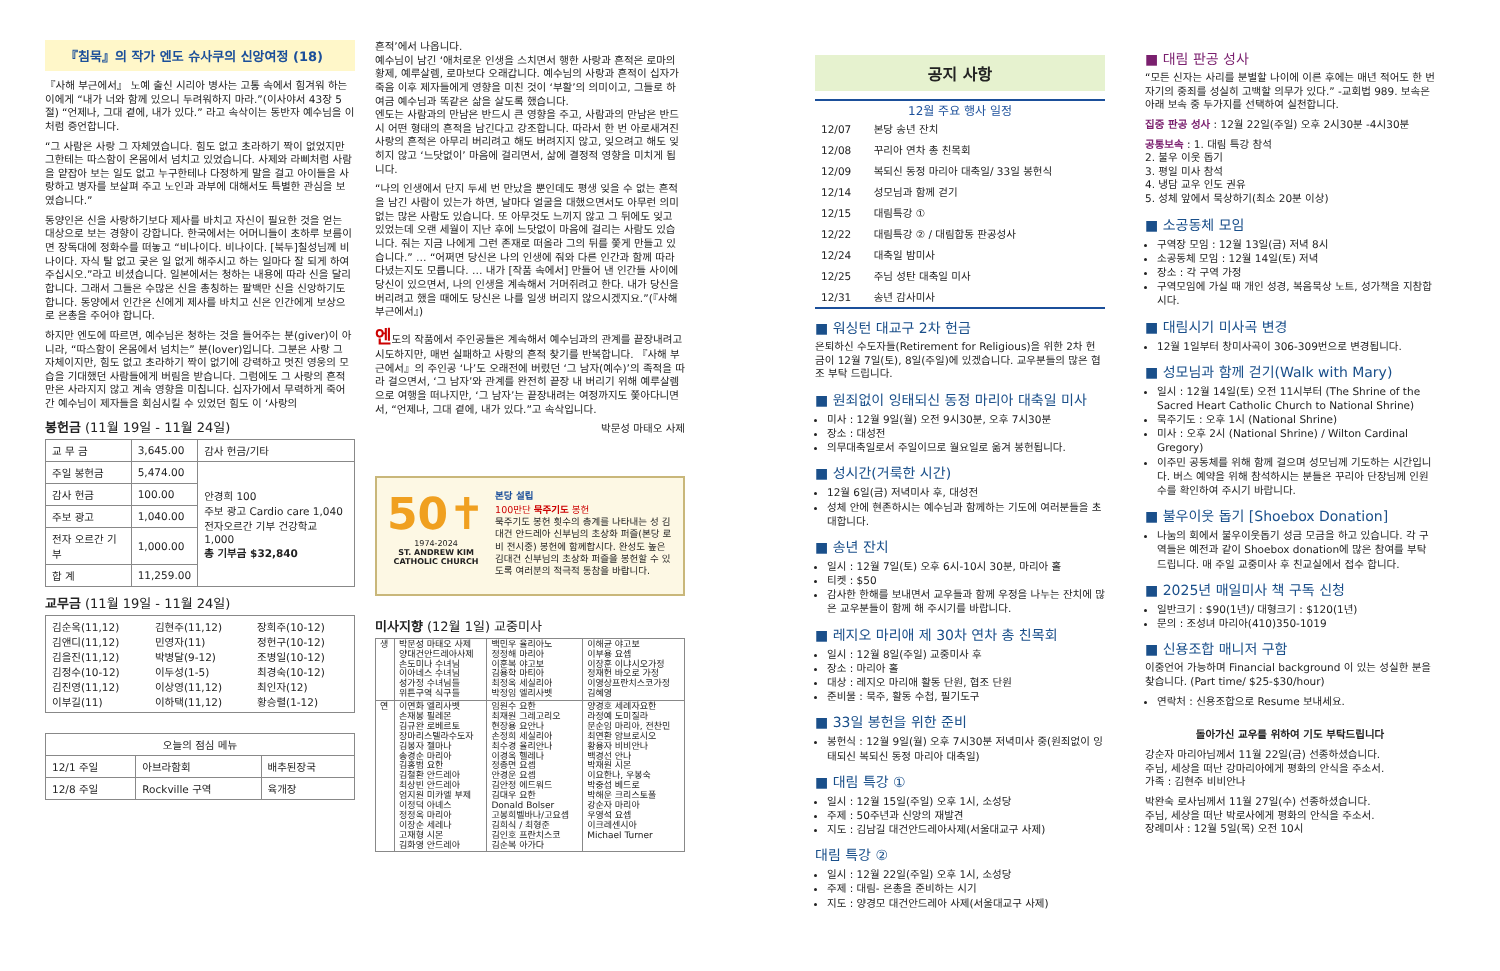『침묵』의 작가 엔도 슈사쿠의 신앙여정 (18)
『사해 부근에서』 노예 출신 시리아 병사는 고통 속에서 힘겨워 하는 이에게 “내가 너와 함께 있으니 두려워하지 마라.”(이사야서 43장 5절) “언제나, 그대 곁에, 내가 있다.” 라고 속삭이는 동반자 예수님을 이처럼 증언합니다.
“그 사람은 사랑 그 자체였습니다. 힘도 없고 초라하기 짝이 없었지만 그한테는 따스함이 온몸에서 넘치고 있었습니다. 사제와 라삐처럼 사람을 얕잡아 보는 일도 없고 누구한테나 다정하게 말을 걸고 아이들을 사랑하고 병자를 보살펴 주고 노인과 과부에 대해서도 특별한 관심을 보였습니다.”
동양인은 신을 사랑하기보다 제사를 바치고 자신이 필요한 것을 얻는 대상으로 보는 경향이 강합니다. 한국에서는 어머니들이 초하루 보름이면 장독대에 정화수를 떠놓고 “비나이다. 비나이다. [북두]칠성님께 비나이다. 자식 탈 없고 궂은 일 없게 해주시고 하는 일마다 잘 되게 하여 주십시오.”라고 비셨습니다. 일본에서는 청하는 내용에 따라 신을 달리 합니다. 그래서 그들은 수많은 신을 총칭하는 팔백만 신을 신앙하기도 합니다. 동양에서 인간은 신에게 제사를 바치고 신은 인간에게 보상으로 은총을 주어야 합니다.
하지만 엔도에 따르면, 예수님은 청하는 것을 들어주는 분(giver)이 아니라, “따스함이 온몸에서 넘치는” 분(lover)입니다. 그분은 사랑 그 자체이지만, 힘도 없고 초라하기 짝이 없기에 강력하고 멋진 영웅의 모습을 기대했던 사람들에게 버림을 받습니다. 그럼에도 그 사랑의 흔적만은 사라지지 않고 계속 영향을 미칩니다. 십자가에서 무력하게 죽어간 예수님이 제자들을 회심시킬 수 있었던 힘도 이 ‘사랑의
봉헌금 (11월 19일 - 11월 24일)
| 교 무 금 | 3,645.00 | 감사 헌금/기타 |
| 주일 봉헌금 | 5,474.00 | 안경희 100 주보 광고 Cardio care 1,040 전자오르간 기부 건강학교 1,000 총 기부금 $32,840 |
| 감사 헌금 | 100.00 | |
| 주보 광고 | 1,040.00 | |
| 전자 오르간 기부 | 1,000.00 | |
| 합 계 | 11,259.00 | |
교무금 (11월 19일 - 11월 24일)
| 김순옥(11,12) 김앤디(11,12) 김을진(11,12) 김정수(10-12) 김진영(11,12) 이부길(11) | 김현주(11,12) 민영자(11) 박병달(9-12) 이두성(1-5) 이상영(11,12) 이하택(11,12) | 장희주(10-12) 정헌구(10-12) 조병일(10-12) 최경숙(10-12) 최인자(12) 황승렬(1-12) |
| 오늘의 점심 메뉴 | | |
| --- | --- | --- |
| 12/1 주일 | 아브라함회 | 배추된장국 |
| 12/8 주일 | Rockville 구역 | 육개장 |
흔적’에서 나옵니다.
예수님이 남긴 ‘애처로운 인생을 스치면서 행한 사랑과 흔적은 로마의 황제, 예루살렘, 로마보다 오래갑니다. 예수님의 사랑과 흔적이 십자가 죽음 이후 제자들에게 영향을 미친 것이 ‘부활’의 의미이고, 그들로 하여금 예수님과 똑같은 삶을 살도록 했습니다.
엔도는 사람과의 만남은 반드시 큰 영향을 주고, 사람과의 만남은 반드시 어떤 형태의 흔적을 남긴다고 강조합니다. 따라서 한 번 아로새겨진 사랑의 흔적은 아무리 버리려고 해도 버려지지 않고, 잊으려고 해도 잊히지 않고 ‘느닷없이’ 마음에 걸리면서, 삶에 결정적 영향을 미치게 됩니다.
“나의 인생에서 단지 두세 번 만났을 뿐인데도 평생 잊을 수 없는 흔적을 남긴 사람이 있는가 하면, 날마다 얼굴을 대했으면서도 아무런 의미 없는 많은 사람도 있습니다. 또 아무것도 느끼지 않고 그 뒤에도 잊고 있었는데 오랜 세월이 지난 후에 느닷없이 마음에 걸리는 사람도 있습니다. 줘는 지금 나에게 그런 존재로 떠올라 그의 뒤를 쫓게 만들고 있습니다.” … “어쩌면 당신은 나의 인생에 줘와 다른 인간과 함께 따라 다녔는지도 모릅니다. … 내가 [작품 속에서] 만들어 낸 인간들 사이에 당신이 있으면서, 나의 인생을 계속해서 거머쥐려고 한다. 내가 당신을 버리려고 했을 때에도 당신은 나를 일생 버리지 않으시겠지요.”(『사해 부근에서』)
엔도의 작품에서 주인공들은 계속해서 예수님과의 관계를 끝장내려고 시도하지만, 매번 실패하고 사랑의 흔적 찾기를 반복합니다. 『사해 부근에서』의 주인공 ‘나’도 오래전에 버렸던 ‘그 남자(예수)’의 족적을 따라 걸으면서, ‘그 남자’와 관계를 완전히 끝장 내 버리기 위해 예루살렘으로 여행을 떠나지만, ‘그 남자’는 끝장내려는 여정까지도 쫓아다니면서, “언제나, 그대 곁에, 내가 있다.”고 속삭입니다.
박문성 마태오 사제
50✝
1974-2024
ST. ANDREW KIM CATHOLIC CHURCH
본당 설립
100만단 묵주기도 봉헌
묵주기도 봉헌 횟수의 총계를 나타내는 성 김대건 안드레아 신부님의 초상화 퍼즐(본당 로비 전시중) 봉헌에 함께합시다. 완성도 높은 김대건 신부님의 초상화 퍼즐을 봉헌할 수 있도록 여러분의 적극적 동참을 바랍니다.
미사지향 (12월 1일) 교중미사
| 생 | 박문성 마태오 사제 양대건안드레아사제 손도미나 수녀님 이아네스 수녀님 성가정 수녀님들 위튼구역 식구들 | 백민우 율리아노 정정해 마리아 이훈복 야고보 김용학 마티아 최정옥 세실리아 박정임 엘리사벳 | 이해균 야고보 이부용 요셉 이장훈 이냐시오가정 정재헌 바오로 가정 이영상프란치스코가정 김혜영 |
| 연 | 이연화 엘리사벳 손재봉 필레몬 김규완 로베르토 장마리스텔라수도자 김봉자 젤마나 송경순 마리아 김홍범 요한 김철환 안드레아 최상빈 안드레아 엄지원 미카엘 부제 이정덕 아녜스 정정옥 마리아 이장순 세레나 고재형 시몬 김화영 안드레아 | 임원수 요한 최재원 그레고리오 현장용 요안나 손정희 세실리아 최수경 율리안나 이경옥 헬레나 정종면 요셉 안경운 요셉 김안정 에드워드 김대우 요한 Donald Bolser 고봉희벨바나/고요셉 김희식 / 최형준 김인호 프란치스코 김순복 아가다 | 양경호 세례자요한 라정예 도미질라 문순임 마리아, 전찬민 최연환 암브로시오 황용자 비비안나 백경선 안나 박재원 시몬 이요한나, 우봉숙 박중섭 베드로 박해운 크리스토폴 강순자 마리아 우영석 요셉 이크레센시아 Michael Turner |
공지 사항
12월 주요 행사 일정
| 12/07 | 본당 송년 잔치 |
| 12/08 | 꾸리아 연차 총 친목회 |
| 12/09 | 복되신 동정 마리아 대축일/ 33일 봉헌식 |
| 12/14 | 성모님과 함께 걷기 |
| 12/15 | 대림특강 ① |
| 12/22 | 대림특강 ② / 대림합동 판공성사 |
| 12/24 | 대축일 밤미사 |
| 12/25 | 주님 성탄 대축일 미사 |
| 12/31 | 송년 감사미사 |
■ 워싱턴 대교구 2차 헌금
은퇴하신 수도자들(Retirement for Religious)을 위한 2차 헌금이 12월 7일(토), 8일(주일)에 있겠습니다. 교우분들의 많은 협조 부탁 드립니다.
■ 원죄없이 잉태되신 동정 마리아 대축일 미사
미사 : 12월 9일(월) 오전 9시30분, 오후 7시30분
장소 : 대성전
의무대축일로서 주일이므로 월요일로 옮겨 봉헌됩니다.
■ 성시간(거룩한 시간)
12월 6일(금) 저녁미사 후, 대성전
성체 안에 현존하시는 예수님과 함께하는 기도에 여러분들을 초대합니다.
■ 송년 잔치
일시 : 12월 7일(토) 오후 6시-10시 30분, 마리아 홀
티켓 : $50
감사한 한해를 보내면서 교우들과 함께 우정을 나누는 잔치에 많은 교우분들이 함께 해 주시기를 바랍니다.
■ 레지오 마리애 제 30차 연차 총 친목회
일시 : 12월 8일(주일) 교중미사 후
장소 : 마리아 홀
대상 : 레지오 마리애 활동 단원, 협조 단원
준비물 : 묵주, 활동 수첩, 필기도구
■ 33일 봉헌을 위한 준비
봉헌식 : 12월 9일(월) 오후 7시30분 저녁미사 중(원죄없이 잉태되신 복되신 동정 마리아 대축일)
■ 대림 특강 ①
일시 : 12월 15일(주일) 오후 1시, 소성당
주제 : 50주년과 신앙의 재발견
지도 : 김남길 대건안드레아사제(서울대교구 사제)
대림 특강 ②
일시 : 12월 22일(주일) 오후 1시, 소성당
주제 : 대림- 은총을 준비하는 시기
지도 : 양경모 대건안드레아 사제(서울대교구 사제)
■ 대림 판공 성사
“모든 신자는 사리를 분별할 나이에 이른 후에는 매년 적어도 한 번 자기의 중죄를 성실히 고백할 의무가 있다.” -교회법 989. 보속은 아래 보속 중 두가지를 선택하여 실천합니다.
집중 판공 성사 : 12월 22일(주일) 오후 2시30분 -4시30분
공통보속 : 1. 대림 특강 참석
2. 불우 이웃 돕기
3. 평일 미사 참석
4. 냉담 교우 인도 권유
5. 성체 앞에서 묵상하기(최소 20분 이상)
■ 소공동체 모임
구역장 모임 : 12월 13일(금) 저녁 8시
소공동체 모임 : 12월 14일(토) 저녁
장소 : 각 구역 가정
구역모임에 가실 때 개인 성경, 복음묵상 노트, 성가책을 지참합시다.
■ 대림시기 미사곡 변경
12월 1일부터 창미사곡이 306-309번으로 변경됩니다.
■ 성모님과 함께 걷기(Walk with Mary)
일시 : 12월 14일(토) 오전 11시부터 (The Shrine of the Sacred Heart Catholic Church to National Shrine)
묵주기도 : 오후 1시 (National Shrine)
미사 : 오후 2시 (National Shrine) / Wilton Cardinal Gregory)
이주민 공동체를 위해 함께 걸으며 성모님께 기도하는 시간입니다. 버스 예약을 위해 참석하시는 분들은 꾸리아 단장님께 인원수를 확인하여 주시기 바랍니다.
■ 불우이웃 돕기 [Shoebox Donation]
나눔의 회에서 불우이웃돕기 성금 모금을 하고 있습니다. 각 구역들은 예전과 같이 Shoebox donation에 많은 참여를 부탁드립니다. 매 주일 교중미사 후 친교실에서 접수 합니다.
■ 2025년 매일미사 책 구독 신청
일반크기 : $90(1년)/ 대형크기 : $120(1년)
문의 : 조성녀 마리아(410)350-1019
■ 신용조합 매니저 구함
이중언어 가능하며 Financial background 이 있는 성실한 분을 찾습니다. (Part time/ $25-$30/hour)
연락처 : 신용조합으로 Resume 보내세요.
돌아가신 교우를 위하여 기도 부탁드립니다
강순자 마리아님께서 11월 22일(금) 선종하셨습니다.
주님, 세상을 떠난 강마리아에게 평화의 안식을 주소서.
가족 : 김현주 비비안나
박완숙 로사님께서 11월 27일(수) 선종하셨습니다.
주님, 세상을 떠난 박로사에게 평화의 안식을 주소서.
장례미사 : 12월 5일(목) 오전 10시